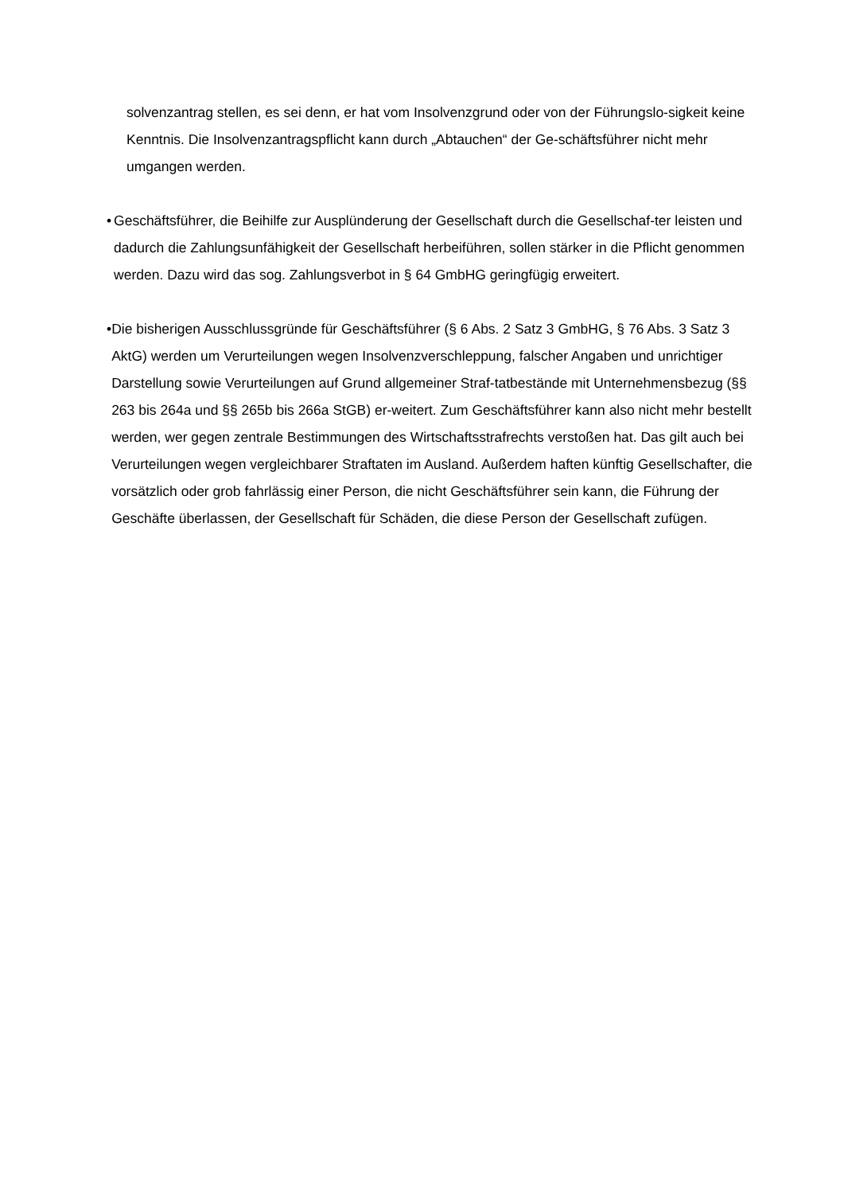solvenzantrag stellen, es sei denn, er hat vom Insolvenzgrund oder von der Führungslo-sigkeit keine Kenntnis. Die Insolvenzantragspflicht kann durch „Abtauchen“ der Ge-schäftsführer nicht mehr umgangen werden.
• Geschäftsführer, die Beihilfe zur Ausplünderung der Gesellschaft durch die Gesellschaf-ter leisten und dadurch die Zahlungsunfähigkeit der Gesellschaft herbeiführen, sollen stärker in die Pflicht genommen werden. Dazu wird das sog. Zahlungsverbot in § 64 GmbHG geringfügig erweitert.
• Die bisherigen Ausschlussgründe für Geschäftsführer (§ 6 Abs. 2 Satz 3 GmbHG, § 76 Abs. 3 Satz 3 AktG) werden um Verurteilungen wegen Insolvenzverschleppung, falscher Angaben und unrichtiger Darstellung sowie Verurteilungen auf Grund allgemeiner Straf-tatbestände mit Unternehmensbezug (§§ 263 bis 264a und §§ 265b bis 266a StGB) er-weitert. Zum Geschäftsführer kann also nicht mehr bestellt werden, wer gegen zentrale Bestimmungen des Wirtschaftsstrafrechts verstoßen hat. Das gilt auch bei Verurteilungen wegen vergleichbarer Straftaten im Ausland. Außerdem haften künftig Gesellschafter, die vorsätzlich oder grob fahrlässig einer Person, die nicht Geschäftsführer sein kann, die Führung der Geschäfte überlassen, der Gesellschaft für Schäden, die diese Person der Gesellschaft zufügen.